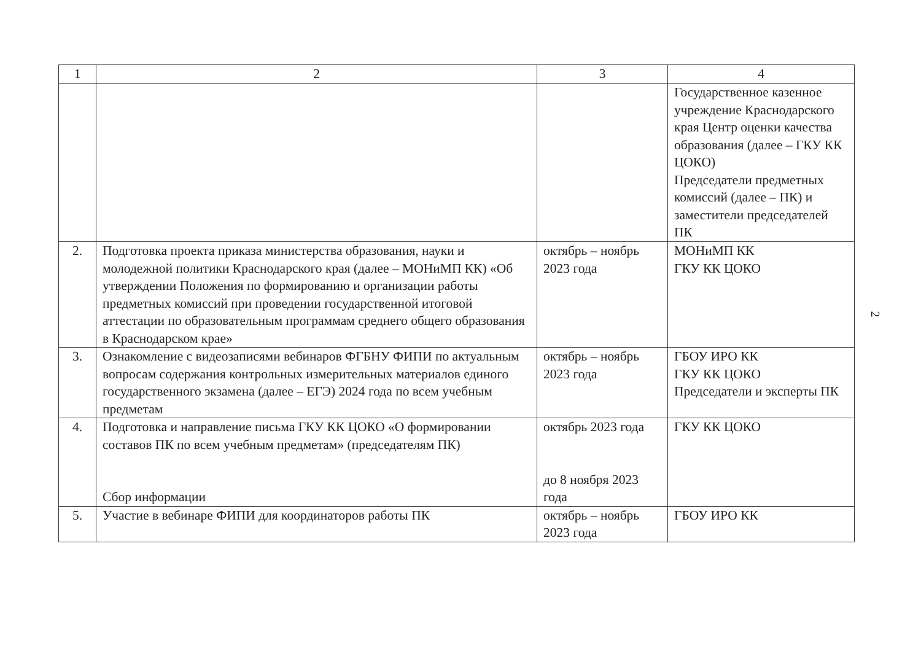| 1 | 2 | 3 | 4 |
| --- | --- | --- | --- |
| | | | Государственное казенное учреждение Краснодарского края Центр оценки качества образования (далее – ГКУ КК ЦОКО) Председатели предметных комиссий (далее – ПК) и заместители председателей ПК |
| 2. | Подготовка проекта приказа министерства образования, науки и молодежной политики Краснодарского края (далее – МОНиМП КК) «Об утверждении Положения по формированию и организации работы предметных комиссий при проведении государственной итоговой аттестации по образовательным программам среднего общего образования в Краснодарском крае» | октябрь – ноябрь 2023 года | МОНиМП КК ГКУ КК ЦОКО |
| 3. | Ознакомление с видеозаписями вебинаров ФГБНУ ФИПИ по актуальным вопросам содержания контрольных измерительных материалов единого государственного экзамена (далее – ЕГЭ) 2024 года по всем учебным предметам | октябрь – ноябрь 2023 года | ГБОУ ИРО КК ГКУ КК ЦОКО Председатели и эксперты ПК |
| 4. | Подготовка и направление письма ГКУ КК ЦОКО «О формировании составов ПК по всем учебным предметам» (председателям ПК) Сбор информации | октябрь 2023 года до 8 ноября 2023 года | ГКУ КК ЦОКО |
| 5. | Участие в вебинаре ФИПИ для координаторов работы ПК | октябрь – ноябрь 2023 года | ГБОУ ИРО КК |
2